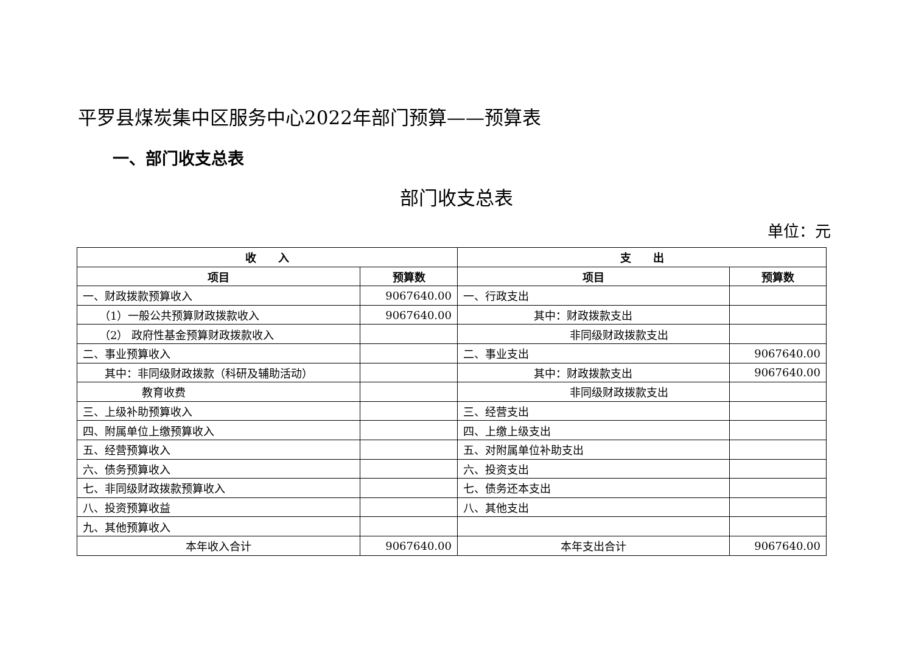平罗县煤炭集中区服务中心2022年部门预算——预算表
一、部门收支总表
部门收支总表
单位：元
| 收 入 | | 支 出 | |
| --- | --- | --- | --- |
| 项目 | 预算数 | 项目 | 预算数 |
| 一、财政拨款预算收入 | 9067640.00 | 一、行政支出 | |
| （1）一般公共预算财政拨款收入 | 9067640.00 | 其中：财政拨款支出 | |
| （2） 政府性基金预算财政拨款收入 | | 非同级财政拨款支出 | |
| 二、事业预算收入 | | 二、事业支出 | 9067640.00 |
| 其中：非同级财政拨款（科研及辅助活动） | | 其中：财政拨款支出 | 9067640.00 |
| 教育收费 | | 非同级财政拨款支出 | |
| 三、上级补助预算收入 | | 三、经营支出 | |
| 四、附属单位上缴预算收入 | | 四、上缴上级支出 | |
| 五、经营预算收入 | | 五、对附属单位补助支出 | |
| 六、债务预算收入 | | 六、投资支出 | |
| 七、非同级财政拨款预算收入 | | 七、债务还本支出 | |
| 八、投资预算收益 | | 八、其他支出 | |
| 九、其他预算收入 | | | |
| 本年收入合计 | 9067640.00 | 本年支出合计 | 9067640.00 |